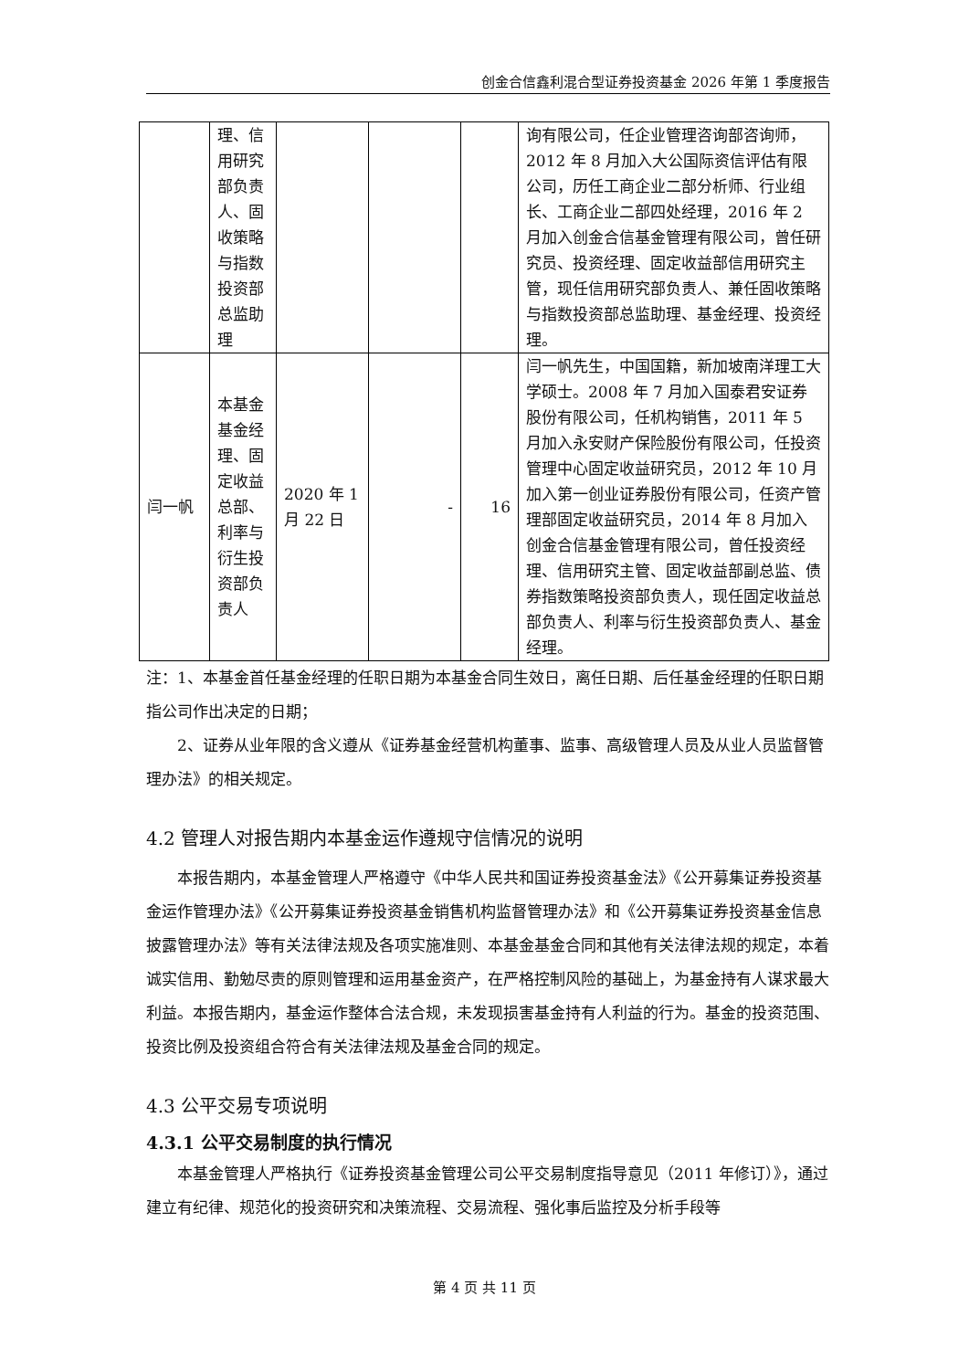创金合信鑫利混合型证券投资基金 2026 年第 1 季度报告
| | 理、信用研究部负责人、固收策略与指数投资部总监助理 | | | | 询有限公司，任企业管理咨询部咨询师，2012 年 8 月加入大公国际资信评估有限公司，历任工商企业二部分析师、行业组长、工商企业二部四处经理，2016 年 2 月加入创金合信基金管理有限公司，曾任研究员、投资经理、固定收益部信用研究主管，现任信用研究部负责人、兼任固收策略与指数投资部总监助理、基金经理、投资经理。 |
| 闫一帆 | 本基金基金经理、固定收益总部、利率与衍生投资部负责人 | 2020 年 1 月 22 日 | - | 16 | 闫一帆先生，中国国籍，新加坡南洋理工大学硕士。2008 年 7 月加入国泰君安证券股份有限公司，任机构销售，2011 年 5 月加入永安财产保险股份有限公司，任投资管理中心固定收益研究员，2012 年 10 月加入第一创业证券股份有限公司，任资产管理部固定收益研究员，2014 年 8 月加入创金合信基金管理有限公司，曾任投资经理、信用研究主管、固定收益部副总监、债券指数策略投资部负责人，现任固定收益总部负责人、利率与衍生投资部负责人、基金经理。 |
注：1、本基金首任基金经理的任职日期为本基金合同生效日，离任日期、后任基金经理的任职日期指公司作出决定的日期；
2、证券从业年限的含义遵从《证券基金经营机构董事、监事、高级管理人员及从业人员监督管理办法》的相关规定。
4.2 管理人对报告期内本基金运作遵规守信情况的说明
本报告期内，本基金管理人严格遵守《中华人民共和国证券投资基金法》《公开募集证券投资基金运作管理办法》《公开募集证券投资基金销售机构监督管理办法》和《公开募集证券投资基金信息披露管理办法》等有关法律法规及各项实施准则、本基金基金合同和其他有关法律法规的规定，本着诚实信用、勤勉尽责的原则管理和运用基金资产，在严格控制风险的基础上，为基金持有人谋求最大利益。本报告期内，基金运作整体合法合规，未发现损害基金持有人利益的行为。基金的投资范围、投资比例及投资组合符合有关法律法规及基金合同的规定。
4.3 公平交易专项说明
4.3.1 公平交易制度的执行情况
本基金管理人严格执行《证券投资基金管理公司公平交易制度指导意见（2011 年修订）》，通过建立有纪律、规范化的投资研究和决策流程、交易流程、强化事后监控及分析手段等
第 4 页 共 11 页